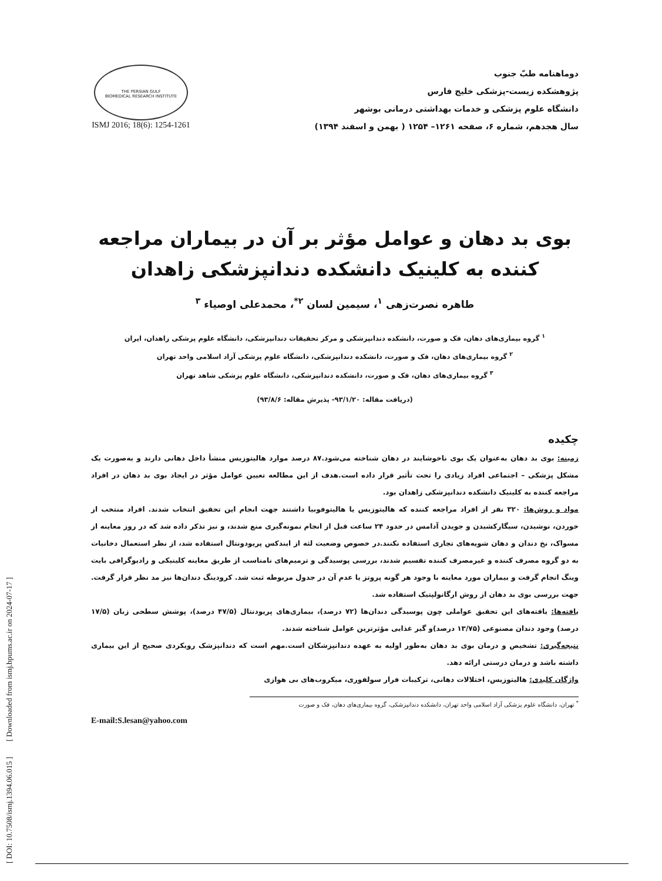[ DOI: 10.7508/ismj.1394.06.015 ] [ Downloaded from ismj.bpums.ac.ir on 2024-07-17 ]
دوماهنامه طبّ جنوب
پژوهشکده زیست-پزشکی خلیج فارس
دانشگاه علوم پزشکی و خدمات بهداشتی درمانی بوشهر
سال هجدهم، شماره ۶، صفحه ۱۲۶۱– ۱۲۵۴ ( بهمن و اسفند ۱۳۹۴)
THE PERSIAN GULF
BIOMEDICAL RESEARCH INSTITUTE
ISMJ 2016; 18(6): 1254-1261
بوی بد دهان و عوامل مؤثر بر آن در بیماران مراجعه کننده به کلینیک دانشکده دندانپزشکی زاهدان
طاهره نصرت‌زهی <sup>۱</sup>، سیمین لسان <sup>۲*</sup>، محمدعلی اوصیاء <sup>۳</sup>
<sup>۱</sup> گروه بیماری‌های دهان، فک و صورت، دانشکده دندانپزشکی و مرکز تحقیقات دندانپزشکی، دانشگاه علوم پزشکی زاهدان، ایران
<sup>۲</sup> گروه بیماری‌های دهان، فک و صورت، دانشکده دندانپزشکی، دانشگاه علوم پزشکی آزاد اسلامی واحد تهران
<sup>۳</sup> گروه بیماری‌های دهان، فک و صورت، دانشکده دندانپزشکی، دانشگاه علوم پزشکی شاهد تهران
(دریافت مقاله: ۹۳/۱/۲۰- پذیرش مقاله: ۹۳/۸/۶)
چکیده
زمینه: بوی بد دهان به‌عنوان یک بوی ناخوشایند در دهان شناخته می‌شود.۸۷ درصد موارد هالیتوزیس منشأ داخل دهانی دارند و به‌صورت یک مشکل پزشکی – اجتماعی افراد زیادی را تحت تأثیر قرار داده است.هدف از این مطالعه تعیین عوامل مؤثر در ایجاد بوی بد دهان در افراد مراجعه کننده به کلینیک دانشکده دندانپزشکی زاهدان بود.
مواد و روش‌ها: ۳۲۰ نفر از افراد مراجعه کننده که هالیتوزیس یا هالیتوفوبیا داشتند جهت انجام این تحقیق انتخاب شدند. افراد منتخب از خوردن، نوشیدن، سیگارکشیدن و جویدن آدامس در حدود ۲۴ ساعت قبل از انجام نمونه‌گیری منع شدند، و نیز تذکر داده شد که در روز معاینه از مسواک، نخ دندان و دهان شویه‌های تجاری استفاده نکنند.در خصوص وضعیت لثه از ایندکس پریودونتال استفاده شد، از نظر استعمال دخانیات به دو گروه مصرف کننده و غیرمصرف کننده تقسیم شدند، بررسی پوسیدگی و ترمیم‌های نامناسب از طریق معاینه کلینیکی و رادیوگرافی بایت وینگ انجام گرفت و بیماران مورد معاینه با وجود هر گونه پروتز یا عدم آن در جدول مربوطه ثبت شد. کرودینگ دندان‌ها نیز مد نظر قرار گرفت. جهت بررسی بوی بد دهان از روش ارگانولپتیک استفاده شد.
یافته‌ها: یافته‌های این تحقیق عواملی چون پوسیدگی دندان‌ها (۷۲ درصد)، بیماری‌های پریودنتال (۴۷/۵ درصد)، پوشش سطحی زبان (۱۷/۵ درصد) وجود دندان مصنوعی (۱۳/۷۵ درصد)و گیر غذایی مؤثرترین عوامل شناخته شدند.
نتیجه‌گیری: تشخیص و درمان بوی بد دهان به‌طور اولیه به عهده دندانپزشکان است.مهم است که دندانپزشک رویکردی صحیح از این بیماری داشته باشد و درمان درستی ارائه دهد.
واژگان کلیدی: هالیتوزیس، اختلالات دهانی، ترکیبات فرار سولفوری، میکروب‌های بی هوازی
<sup>*</sup> تهران، دانشگاه علوم پزشکی آزاد اسلامی واحد تهران، دانشکده دندانپزشکی، گروه بیماری‌های دهان، فک و صورت
E-mail:S.lesan@yahoo.com